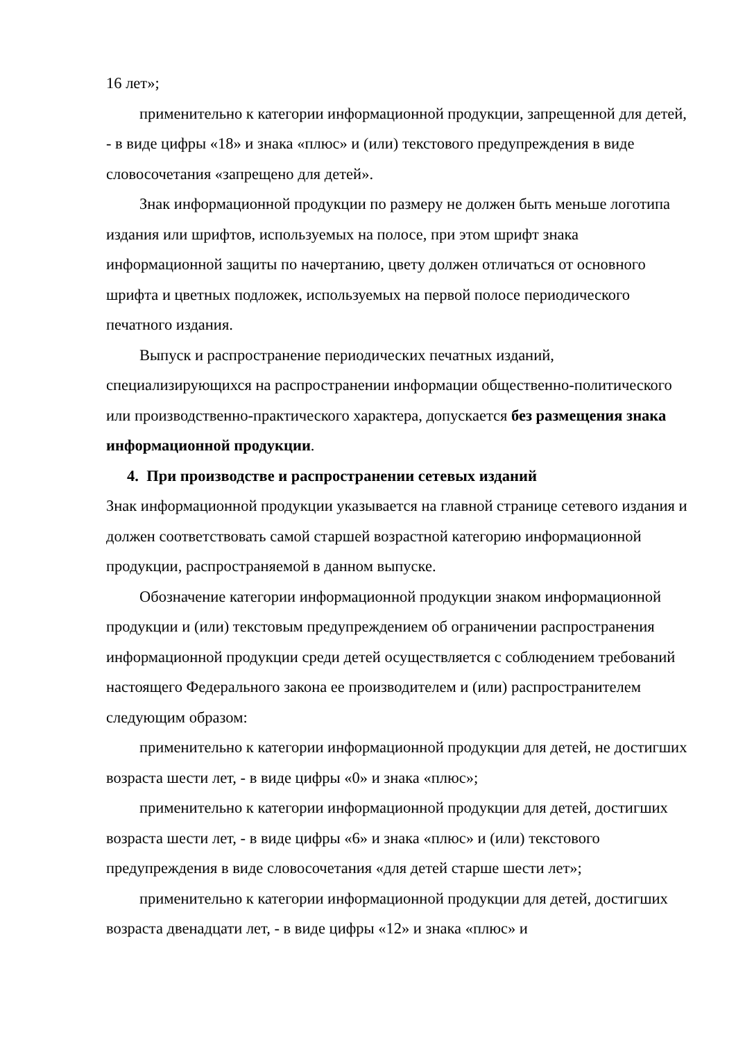16 лет»;
применительно к категории информационной продукции, запрещенной для детей, - в виде цифры «18» и знака «плюс» и (или) текстового предупреждения в виде словосочетания «запрещено для детей».
Знак информационной продукции по размеру не должен быть меньше логотипа издания или шрифтов, используемых на полосе, при этом шрифт знака информационной защиты по начертанию, цвету должен отличаться от основного шрифта и цветных подложек, используемых на первой полосе периодического печатного издания.
Выпуск и распространение периодических печатных изданий, специализирующихся на распространении информации общественно-политического или производственно-практического характера, допускается без размещения знака информационной продукции.
4. При производстве и распространении сетевых изданий
Знак информационной продукции указывается на главной странице сетевого издания и должен соответствовать самой старшей возрастной категорию информационной продукции, распространяемой в данном выпуске.
Обозначение категории информационной продукции знаком информационной продукции и (или) текстовым предупреждением об ограничении распространения информационной продукции среди детей осуществляется с соблюдением требований настоящего Федерального закона ее производителем и (или) распространителем следующим образом:
применительно к категории информационной продукции для детей, не достигших возраста шести лет, - в виде цифры «0» и знака «плюс»;
применительно к категории информационной продукции для детей, достигших возраста шести лет, - в виде цифры «6» и знака «плюс» и (или) текстового предупреждения в виде словосочетания «для детей старше шести лет»;
применительно к категории информационной продукции для детей, достигших возраста двенадцати лет, - в виде цифры «12» и знака «плюс» и